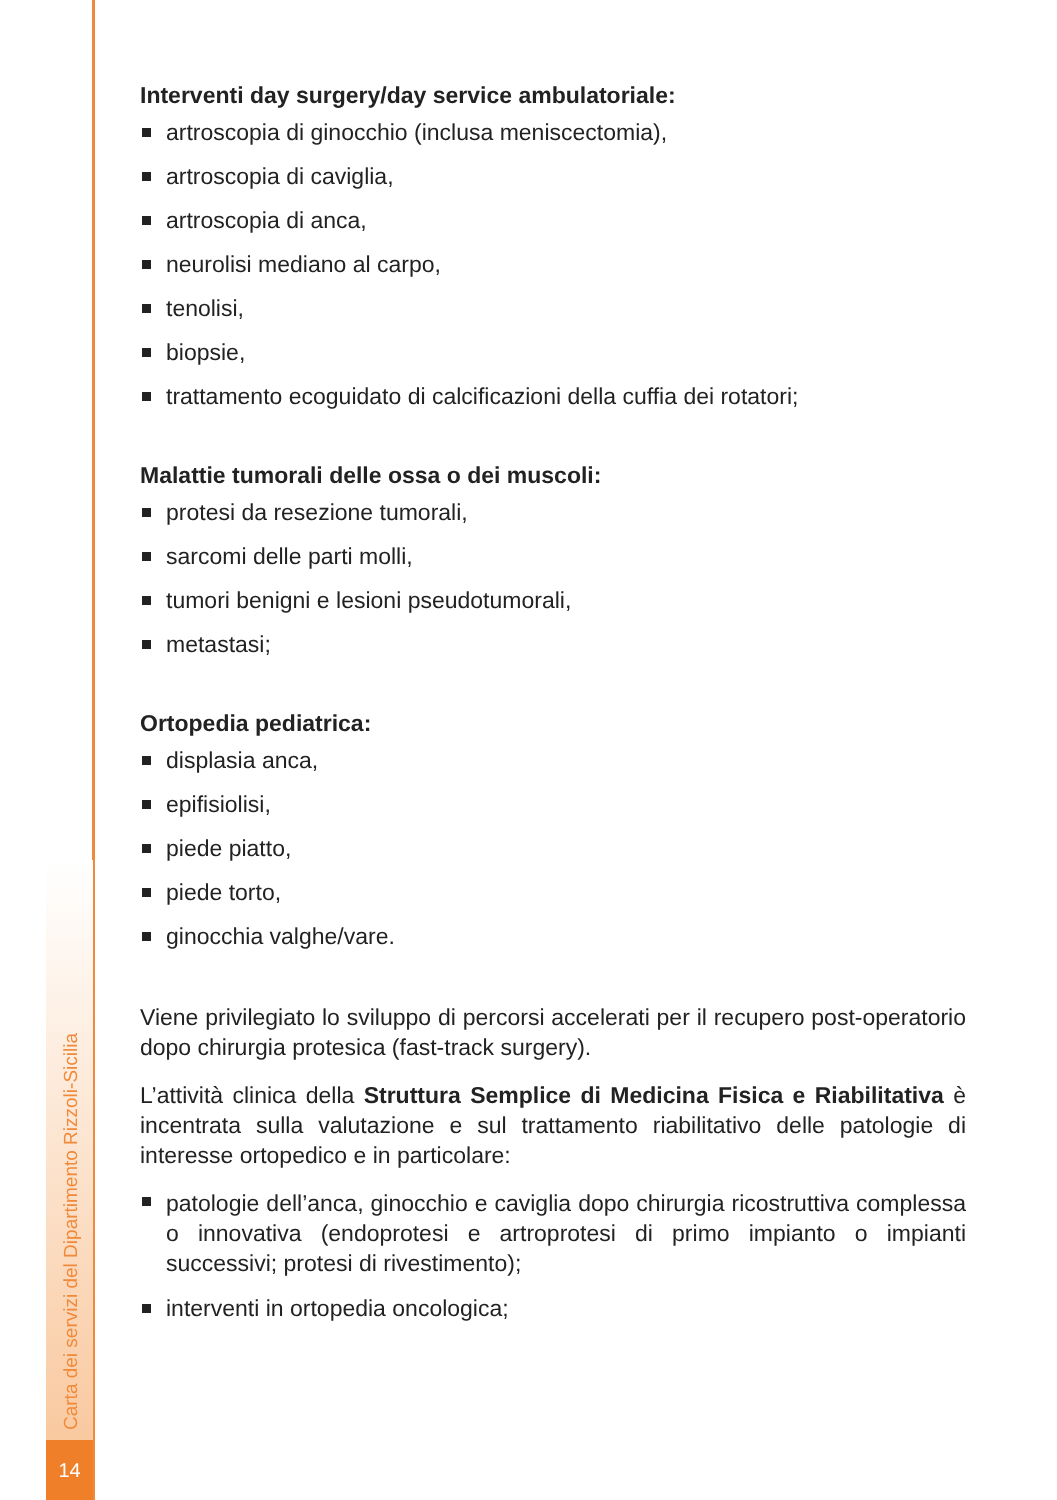Carta dei servizi del Dipartimento Rizzoli-Sicilia
14
Interventi day surgery/day service ambulatoriale:
artroscopia di ginocchio (inclusa meniscectomia),
artroscopia di caviglia,
artroscopia di anca,
neurolisi mediano al carpo,
tenolisi,
biopsie,
trattamento ecoguidato di calcificazioni della cuffia dei rotatori;
Malattie tumorali delle ossa o dei muscoli:
protesi da resezione tumorali,
sarcomi delle parti molli,
tumori benigni e lesioni pseudotumorali,
metastasi;
Ortopedia pediatrica:
displasia anca,
epifisiolisi,
piede piatto,
piede torto,
ginocchia valghe/vare.
Viene privilegiato lo sviluppo di percorsi accelerati per il recupero post-operatorio dopo chirurgia protesica (fast-track surgery).
L’attività clinica della Struttura Semplice di Medicina Fisica e Riabilitativa è incentrata sulla valutazione e sul trattamento riabilitativo delle patologie di interesse ortopedico e in particolare:
patologie dell’anca, ginocchio e caviglia dopo chirurgia ricostruttiva complessa o innovativa (endoprotesi e artroprotesi di primo impianto o impianti successivi; protesi di rivestimento);
interventi in ortopedia oncologica;